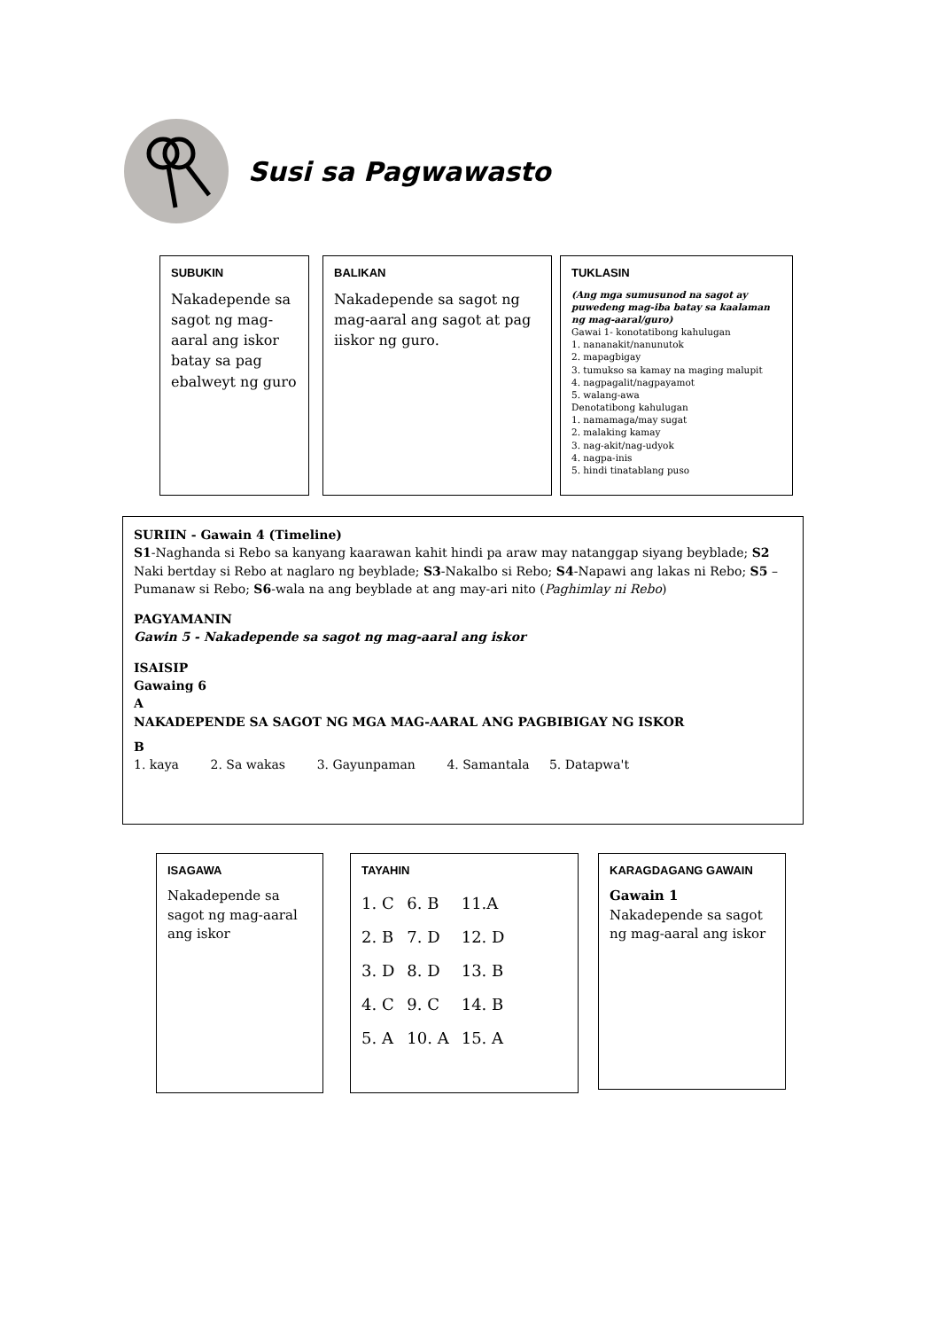Susi sa Pagwawasto
TUKLASIN
(Ang mga sumusunod na sagot ay puwedeng mag-iba batay sa kaalaman ng mag-aaral/guro)
Gawai 1- konotatibong kahulugan
1. nananakit/nanunutok
2. mapagbigay
3. tumukso sa kamay na maging malupit
4. nagpagalit/nagpayamot
5. walang-awa
Denotatibong kahulugan
1. namamaga/may sugat
2. malaking kamay
3. nag-akit/nag-udyok
4. nagpa-inis
5. hindi tinatablang puso
BALIKAN
Nakadepende sa sagot ng mag-aaral ang sagot at pag iiskor ng guro.
SUBUKIN
Nakadepende sa sagot ng mag-aaral ang iskor batay sa pag ebalweyt ng guro
SURIIN - Gawain 4 (Timeline)
S1-Naghanda si Rebo sa kanyang kaarawan kahit hindi pa araw may natanggap siyang beyblade; S2 Naki bertday si Rebo at naglaro ng beyblade; S3-Nakalbo si Rebo; S4-Napawi ang lakas ni Rebo; S5 – Pumanaw si Rebo; S6-wala na ang beyblade at ang may-ari nito (Paghimlay ni Rebo)
PAGYAMANIN
Gawin 5 - Nakadepende sa sagot ng mag-aaral ang iskor
ISAISIP
Gawaing 6
A
NAKADEPENDE SA SAGOT NG MGA MAG-AARAL ANG PAGBIBIGAY NG ISKOR
B
1. kaya 2. Sa wakas 3. Gayunpaman 4. Samantala 5. Datapwa't
KARAGDAGANG GAWAIN
Gawain 1
Nakadepende sa sagot ng mag-aaral ang iskor
TAYAHIN
| 1. C | 6. B | 11.A |
| 2. B | 7. D | 12. D |
| 3. D | 8. D | 13. B |
| 4. C | 9. C | 14. B |
| 5. A | 10. A | 15. A |
ISAGAWA
Nakadepende sa sagot ng mag-aaral ang iskor